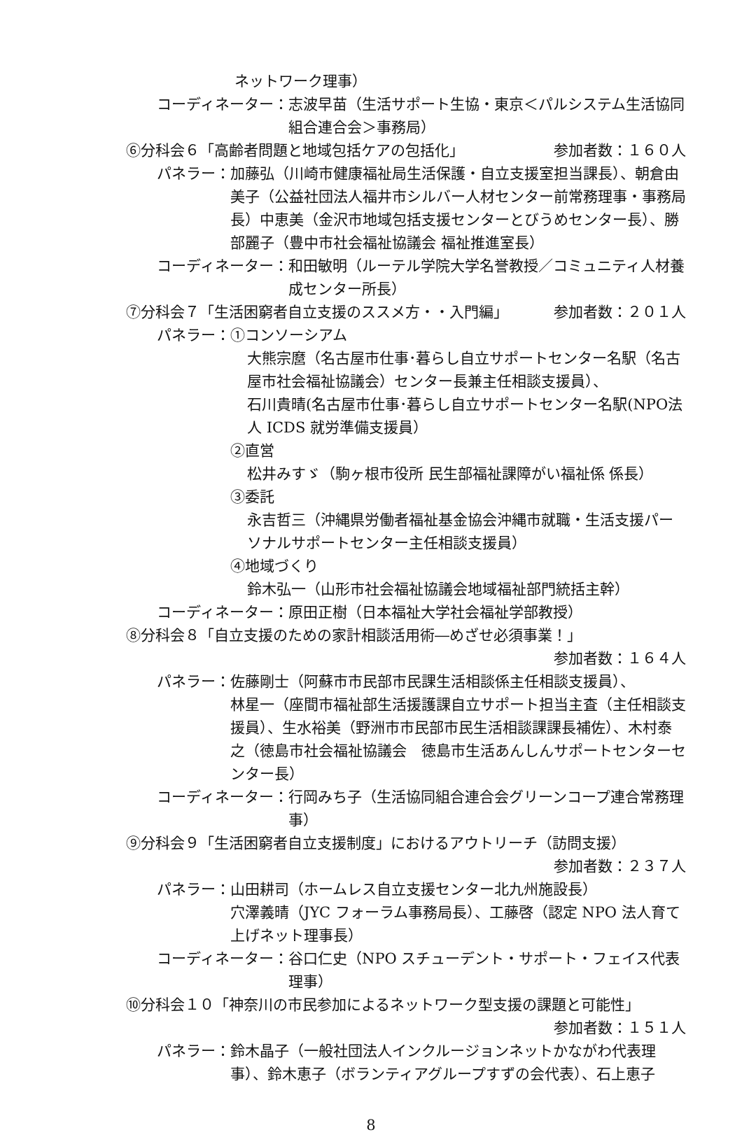ネットワーク理事）
コーディネーター： 志波早苗（生活サポート生協・東京＜パルシステム生活協同組合連合会＞事務局）
⑥分科会６「高齢者問題と地域包括ケアの包括化」 参加者数：１６０人
パネラー： 加藤弘（川崎市健康福祉局生活保護・自立支援室担当課長）、朝倉由美子（公益社団法人福井市シルバー人材センター前常務理事・事務局長）中恵美（金沢市地域包括支援センターとびうめセンター長）、勝部麗子（豊中市社会福祉協議会 福祉推進室長）
コーディネーター： 和田敏明（ルーテル学院大学名誉教授／コミュニティ人材養成センター所長）
⑦分科会７「生活困窮者自立支援のススメ方・・入門編」 参加者数：２０１人
パネラー： ①コンソーシアム
大熊宗麿（名古屋市仕事･暮らし自立サポートセンター名駅（名古屋市社会福祉協議会）センター長兼主任相談支援員）、
石川貴晴(名古屋市仕事･暮らし自立サポートセンター名駅(NPO法人 ICDS 就労準備支援員）
②直営
松井みすゞ（駒ヶ根市役所 民生部福祉課障がい福祉係 係長）
③委託
永吉哲三（沖縄県労働者福祉基金協会沖縄市就職・生活支援パーソナルサポートセンター主任相談支援員）
④地域づくり
鈴木弘一（山形市社会福祉協議会地域福祉部門統括主幹）
コーディネーター： 原田正樹（日本福祉大学社会福祉学部教授）
⑧分科会８「自立支援のための家計相談活用術―めざせ必須事業！」
参加者数：１６４人
パネラー： 佐藤剛士（阿蘇市市民部市民課生活相談係主任相談支援員）、
林星一（座間市福祉部生活援護課自立サポート担当主査（主任相談支援員）、生水裕美（野洲市市民部市民生活相談課課長補佐）、木村泰之（徳島市社会福祉協議会　徳島市生活あんしんサポートセンターセンター長）
コーディネーター： 行岡みち子（生活協同組合連合会グリーンコープ連合常務理事）
⑨分科会９「生活困窮者自立支援制度」におけるアウトリーチ（訪問支援）
参加者数：２３７人
パネラー： 山田耕司（ホームレス自立支援センター北九州施設長）
穴澤義晴（JYC フォーラム事務局長）、工藤啓（認定 NPO 法人育て上げネット理事長）
コーディネーター： 谷口仁史（NPO スチューデント・サポート・フェイス代表理事）
⑩分科会１０「神奈川の市民参加によるネットワーク型支援の課題と可能性」
参加者数：１５１人
パネラー： 鈴木晶子（一般社団法人インクルージョンネットかながわ代表理事）、鈴木恵子（ボランティアグループすずの会代表）、石上恵子
8